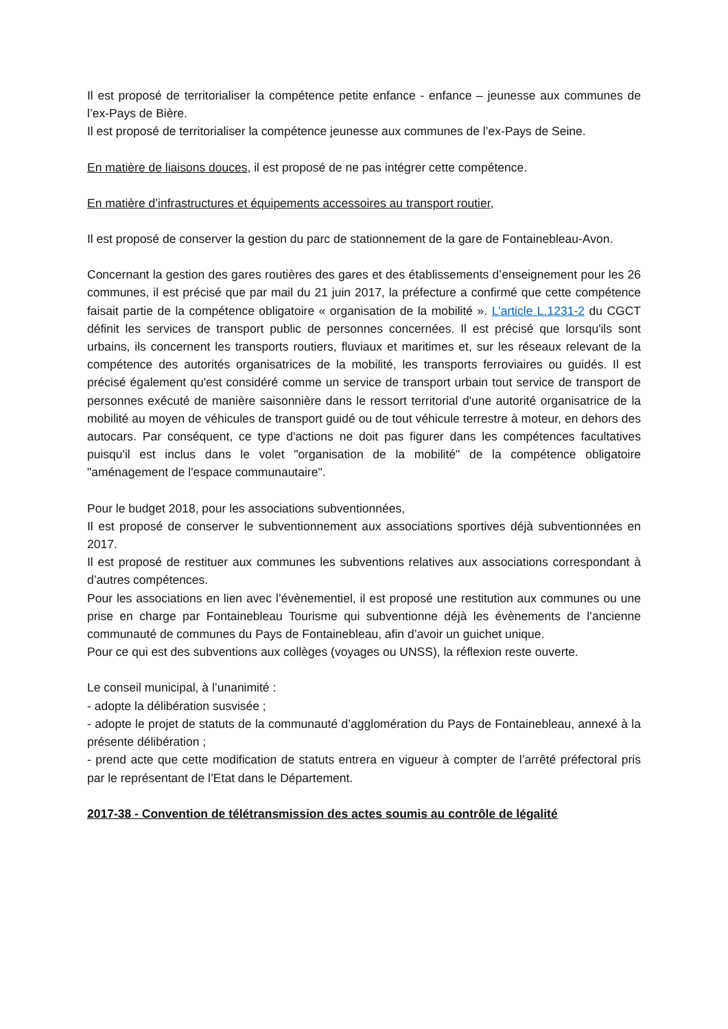Il est proposé de territorialiser la compétence petite enfance - enfance – jeunesse aux communes de l’ex-Pays de Bière.
Il est proposé de territorialiser la compétence jeunesse aux communes de l’ex-Pays de Seine.
En matière de liaisons douces, il est proposé de ne pas intégrer cette compétence.
En matière d’infrastructures et équipements accessoires au transport routier,
Il est proposé de conserver la gestion du parc de stationnement de la gare de Fontainebleau-Avon.
Concernant la gestion des gares routières des gares et des établissements d’enseignement pour les 26 communes, il est précisé que par mail du 21 juin 2017, la préfecture a confirmé que cette compétence faisait partie de la compétence obligatoire « organisation de la mobilité ». L'article L.1231-2 du CGCT définit les services de transport public de personnes concernées. Il est précisé que lorsqu'ils sont urbains, ils concernent les transports routiers, fluviaux et maritimes et, sur les réseaux relevant de la compétence des autorités organisatrices de la mobilité, les transports ferroviaires ou guidés. Il est précisé également qu'est considéré comme un service de transport urbain tout service de transport de personnes exécuté de manière saisonnière dans le ressort territorial d'une autorité organisatrice de la mobilité au moyen de véhicules de transport guidé ou de tout véhicule terrestre à moteur, en dehors des autocars. Par conséquent, ce type d'actions ne doit pas figurer dans les compétences facultatives puisqu'il est inclus dans le volet "organisation de la mobilité" de la compétence obligatoire "aménagement de l'espace communautaire".
Pour le budget 2018, pour les associations subventionnées,
Il est proposé de conserver le subventionnement aux associations sportives déjà subventionnées en 2017.
Il est proposé de restituer aux communes les subventions relatives aux associations correspondant à d’autres compétences.
Pour les associations en lien avec l’évènementiel, il est proposé une restitution aux communes ou une prise en charge par Fontainebleau Tourisme qui subventionne déjà les évènements de l’ancienne communauté de communes du Pays de Fontainebleau, afin d’avoir un guichet unique.
Pour ce qui est des subventions aux collèges (voyages ou UNSS), la réflexion reste ouverte.
Le conseil municipal, à l’unanimité :
- adopte la délibération susvisée ;
- adopte le projet de statuts de la communauté d’agglomération du Pays de Fontainebleau, annexé à la présente délibération ;
- prend acte que cette modification de statuts entrera en vigueur à compter de l’arrêté préfectoral pris par le représentant de l’Etat dans le Département.
2017-38 - Convention de télétransmission des actes soumis au contrôle de légalité